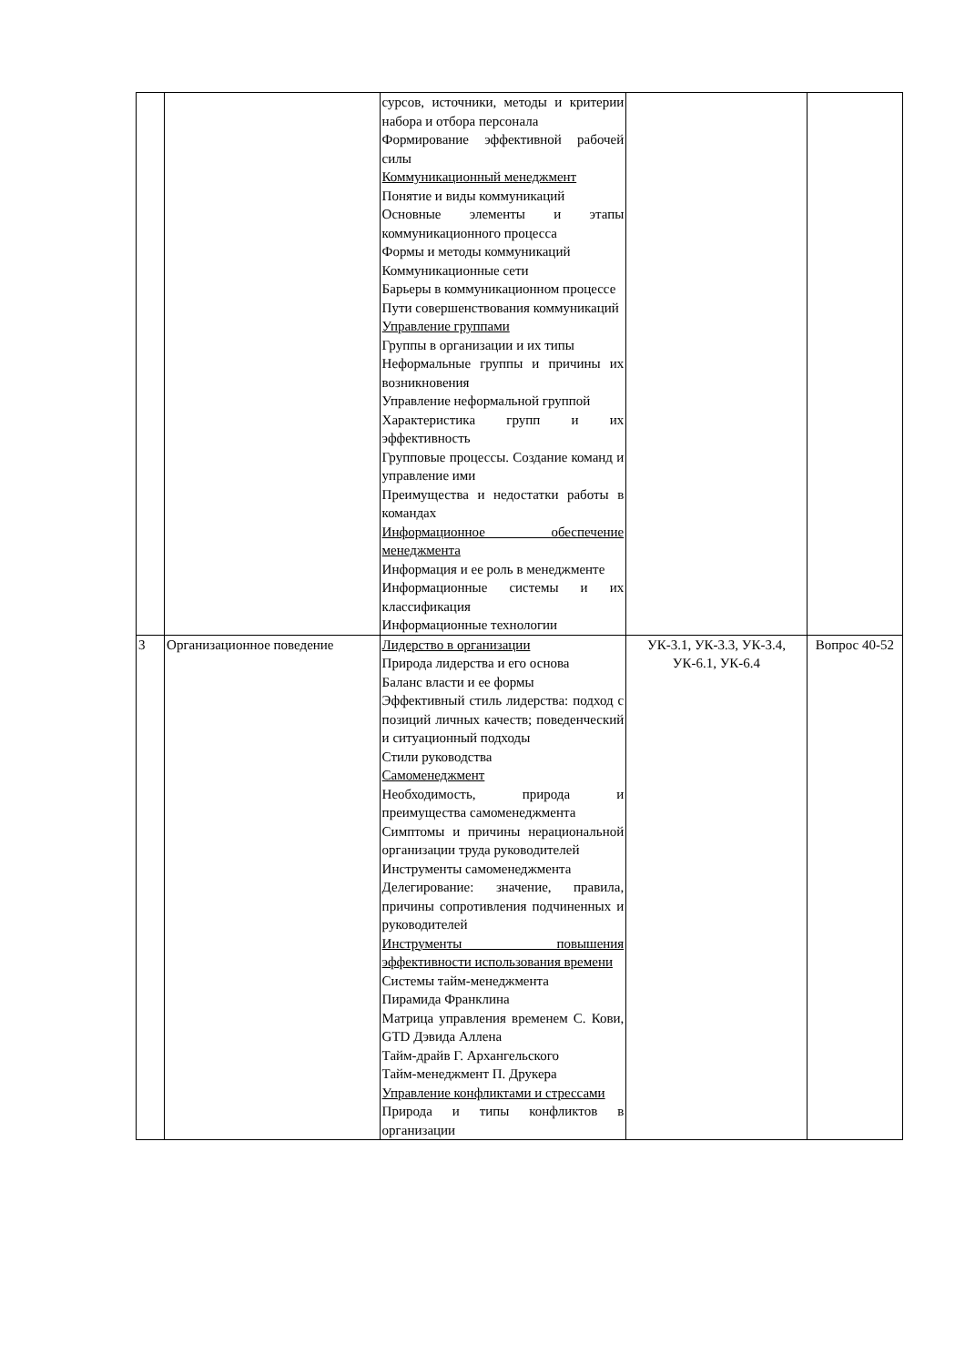| | | сурсов, источники, методы и критерии набора и отбора персонала Формирование эффективной рабочей силы Коммуникационный менеджмент Понятие и виды коммуникаций Основные элементы и этапы коммуникационного процесса Формы и методы коммуникаций Коммуникационные сети Барьеры в коммуникационном процессе Пути совершенствования коммуникаций Управление группами Группы в организации и их типы Неформальные группы и причины их возникновения Управление неформальной группой Характеристика групп и их эффективность Групповые процессы. Создание команд и управление ими Преимущества и недостатки работы в командах Информационное обеспечение менеджмента Информация и ее роль в менеджменте Информационные системы и их классификация Информационные технологии | | |
| 3 | Организационное поведение | Лидерство в организации Природа лидерства и его основа Баланс власти и ее формы Эффективный стиль лидерства: подход с позиций личных качеств; поведенческий и ситуационный подходы Стили руководства Самоменеджмент Необходимость, природа и преимущества самоменеджмента Симптомы и причины нерациональной организации труда руководителей Инструменты самоменеджмента Делегирование: значение, правила, причины сопротивления подчиненных и руководителей Инструменты повышения эффективности использования времени Системы тайм-менеджмента Пирамида Франклина Матрица управления временем С. Кови, GTD Дэвида Аллена Тайм-драйв Г. Архангельского Тайм-менеджмент П. Друкера Управление конфликтами и стрессами Природа и типы конфликтов в организации | УК-3.1, УК-3.3, УК-3.4, УК-6.1, УК-6.4 | Вопрос 40-52 |